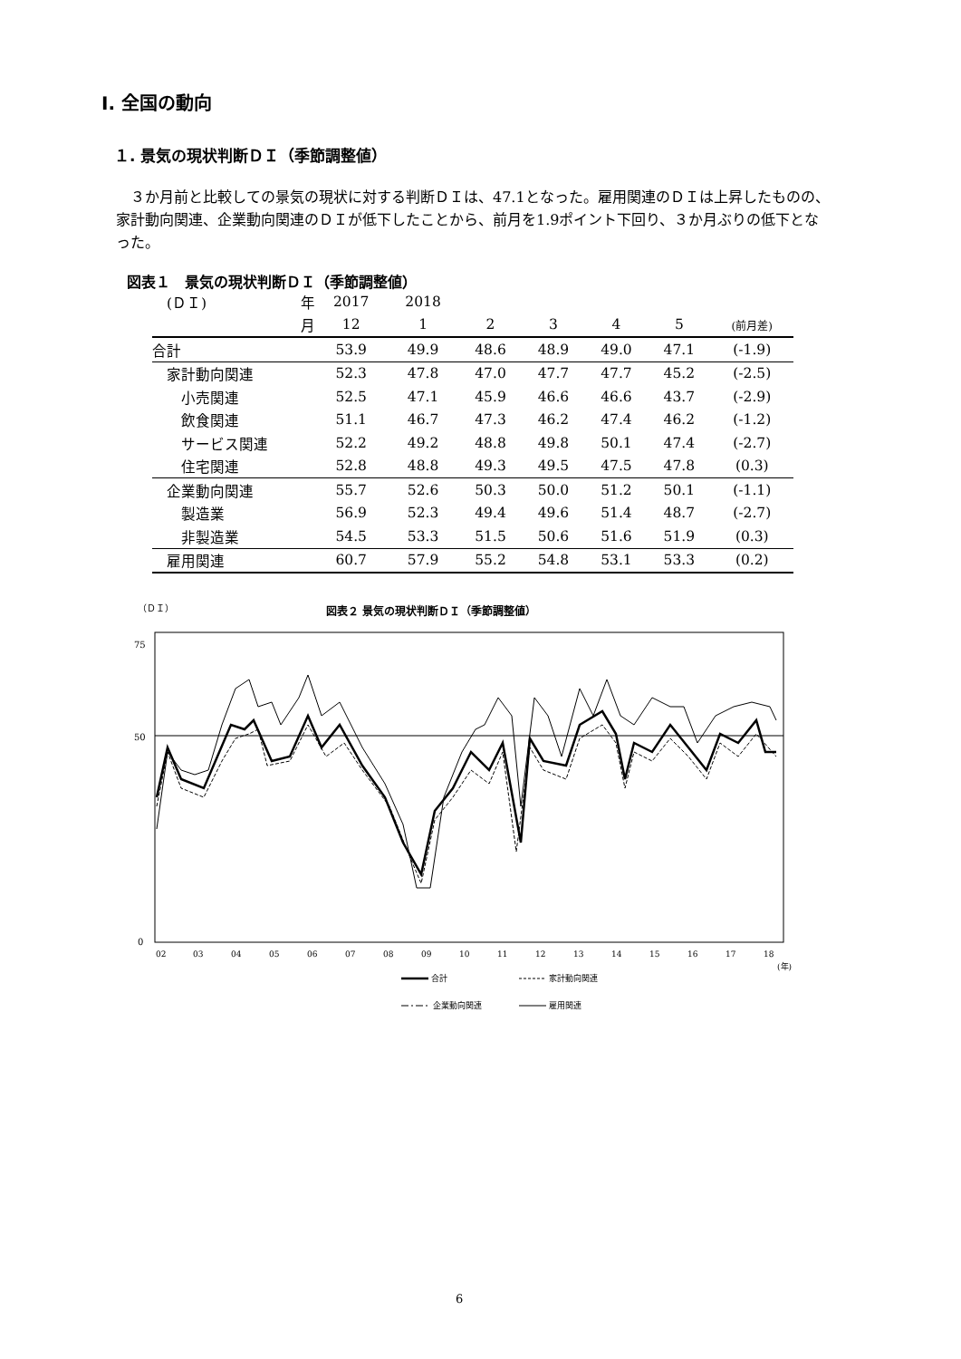Ⅰ. 全国の動向
１. 景気の現状判断ＤＩ（季節調整値）
　３か月前と比較しての景気の現状に対する判断ＤＩは、47.1となった。雇用関連のＤＩは上昇したものの、家計動向関連、企業動向関連のＤＩが低下したことから、前月を1.9ポイント下回り、３か月ぶりの低下となった。
図表１　景気の現状判断ＤＩ（季節調整値）
| (ＤＩ) | 年 | 2017 | 2018 | | | | | |
| --- | --- | --- | --- | --- | --- | --- | --- | --- |
| | 月 | 12 | 1 | 2 | 3 | 4 | 5 | (前月差) |
| 合計 | | 53.9 | 49.9 | 48.6 | 48.9 | 49.0 | 47.1 | (-1.9) |
| 家計動向関連 | | 52.3 | 47.8 | 47.0 | 47.7 | 47.7 | 45.2 | (-2.5) |
| 小売関連 | | 52.5 | 47.1 | 45.9 | 46.6 | 46.6 | 43.7 | (-2.9) |
| 飲食関連 | | 51.1 | 46.7 | 47.3 | 46.2 | 47.4 | 46.2 | (-1.2) |
| サービス関連 | | 52.2 | 49.2 | 48.8 | 49.8 | 50.1 | 47.4 | (-2.7) |
| 住宅関連 | | 52.8 | 48.8 | 49.3 | 49.5 | 47.5 | 47.8 | (0.3) |
| 企業動向関連 | | 55.7 | 52.6 | 50.3 | 50.0 | 51.2 | 50.1 | (-1.1) |
| 製造業 | | 56.9 | 52.3 | 49.4 | 49.6 | 51.4 | 48.7 | (-2.7) |
| 非製造業 | | 54.5 | 53.3 | 51.5 | 50.6 | 51.6 | 51.9 | (0.3) |
| 雇用関連 | | 60.7 | 57.9 | 55.2 | 54.8 | 53.1 | 53.3 | (0.2) |
図表２ 景気の現状判断ＤＩ（季節調整値）
（ＤＩ）
75
50
0
02
03
04
05
06
07
08
09
10
11
12
13
14
15
16
17
18
(年)
合計
家計動向関連
企業動向関連
雇用関連
6